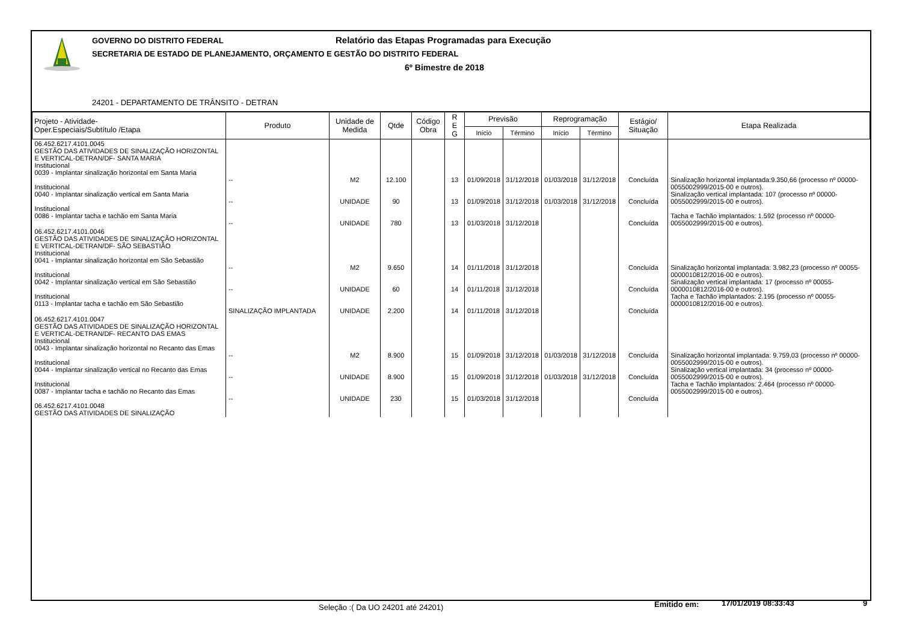GOVERNO DO DISTRITO FEDERAL
Relatório das Etapas Programadas para Execução
SECRETARIA DE ESTADO DE PLANEJAMENTO, ORÇAMENTO E GESTÃO DO DISTRITO FEDERAL
6º Bimestre de 2018
24201 - DEPARTAMENTO DE TRÂNSITO - DETRAN
| Projeto - Atividade- Oper.Especiais/Subtítulo /Etapa | Produto | Unidade de Medida | Qtde | Código Obra | R E G | Previsão | | Reprogramação | | Estágio/ Situação | Etapa Realizada |
| --- | --- | --- | --- | --- | --- | --- | --- | --- | --- | --- | --- |
| | | | | | | Início | Término | Início | Término | | |
| 06.452.6217.4101.0045 GESTÃO DAS ATIVIDADES DE SINALIZAÇÃO HORIZONTAL E VERTICAL-DETRAN/DF- SANTA MARIA Institucional 0039 - Implantar sinalização horizontal em Santa Maria Institucional 0040 - Implantar sinalização vertical em Santa Maria Institucional 0086 - Implantar tacha e tachão em Santa Maria | -- -- -- | M2 UNIDADE UNIDADE | 12.100 90 780 | | 13 13 13 | 01/09/2018 01/09/2018 01/03/2018 | 31/12/2018 31/12/2018 31/12/2018 | 01/03/2018 01/03/2018 | 31/12/2018 31/12/2018 | Concluída Concluída Concluída | Sinalização horizontal implantada:9.350,66 (processo nº 00000-0055002999/2015-00 e outros). Sinalização vertical implantada: 107 (processo nº 00000-0055002999/2015-00 e outros). Tacha e Tachão implantados: 1.592 (processo nº 00000-0055002999/2015-00 e outros). |
| 06.452.6217.4101.0046 GESTÃO DAS ATIVIDADES DE SINALIZAÇÃO HORIZONTAL E VERTICAL-DETRAN/DF- SÃO SEBASTIÃO Institucional 0041 - Implantar sinalização horizontal em São Sebastião Institucional 0042 - Implantar sinalização vertical em São Sebastião Institucional 0113 - Implantar tacha e tachão em São Sebastião | -- -- SINALIZAÇÃO IMPLANTADA | M2 UNIDADE UNIDADE | 9.650 60 2.200 | | 14 14 14 | 01/11/2018 01/11/2018 01/11/2018 | 31/12/2018 31/12/2018 31/12/2018 | | | Concluída Concluída Concluída | Sinalização horizontal implantada: 3.982,23 (processo nº 00055-0000010812/2016-00 e outros). Sinalização vertical implantada: 17 (processo nº 00055-0000010812/2016-00 e outros). Tacha e Tachão implantados: 2.195 (processo nº 00055-0000010812/2016-00 e outros). |
| 06.452.6217.4101.0047 GESTÃO DAS ATIVIDADES DE SINALIZAÇÃO HORIZONTAL E VERTICAL-DETRAN/DF- RECANTO DAS EMAS Institucional 0043 - Implantar sinalização horizontal no Recanto das Emas Institucional 0044 - Implantar sinalização vertical no Recanto das Emas Institucional 0087 - Implantar tacha e tachão no Recanto das Emas 06.452.6217.4101.0048 GESTÃO DAS ATIVIDADES DE SINALIZAÇÃO | -- -- -- | M2 UNIDADE UNIDADE | 8.900 8.900 230 | | 15 15 15 | 01/09/2018 01/09/2018 01/03/2018 | 31/12/2018 31/12/2018 31/12/2018 | 01/03/2018 01/03/2018 | 31/12/2018 31/12/2018 | Concluída Concluída Concluída | Sinalização horizontal implantada: 9.759,03 (processo nº 00000-0055002999/2015-00 e outros). Sinalização vertical implantada: 34 (processo nº 00000-0055002999/2015-00 e outros). Tacha e Tachão implantados: 2.464 (processo nº 00000-0055002999/2015-00 e outros). |
Seleção :( Da UO 24201 até 24201) Emitido em: 17/01/2019 08:33:43 9